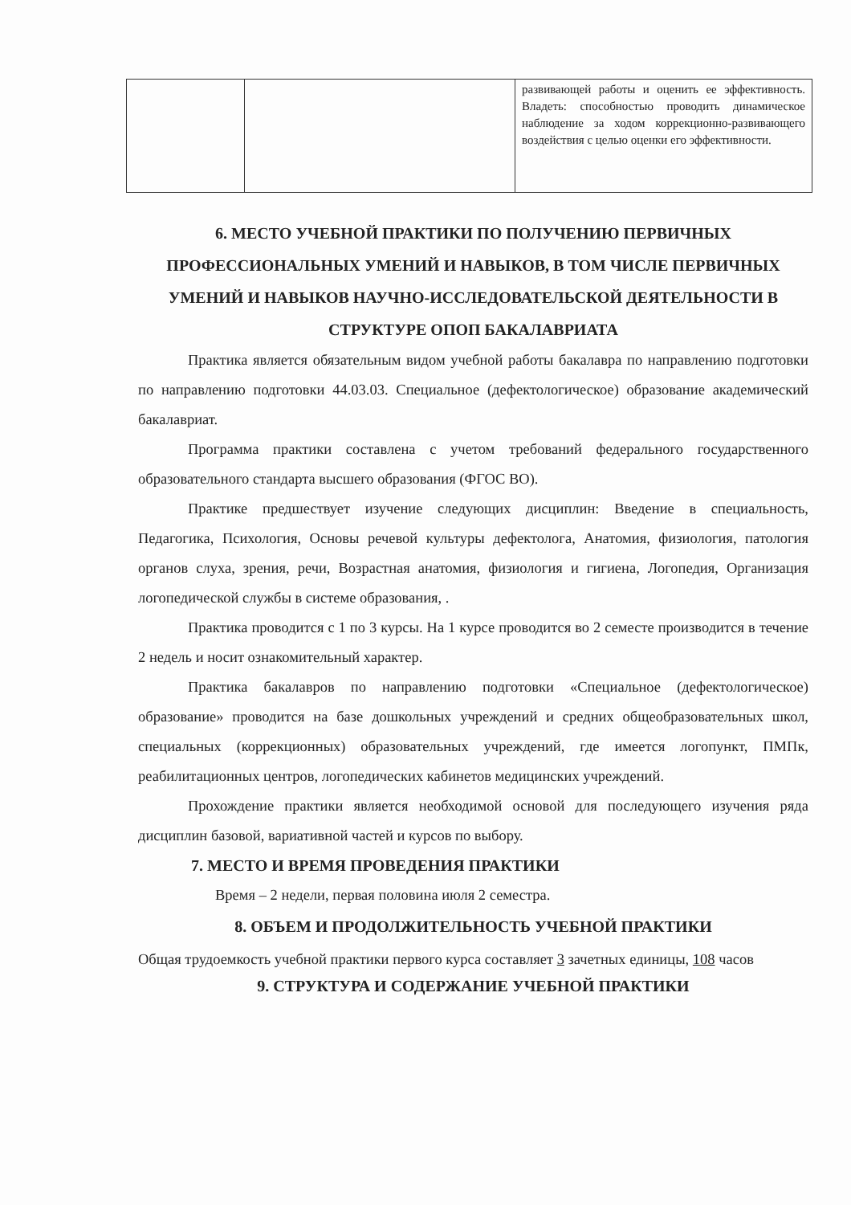| | | развивающей работы и оценить ее эффективность. Владеть: способностью проводить динамическое наблюдение за ходом коррекционно-развивающего воздействия с целью оценки его эффективности. |
6. МЕСТО УЧЕБНОЙ ПРАКТИКИ ПО ПОЛУЧЕНИЮ ПЕРВИЧНЫХ ПРОФЕССИОНАЛЬНЫХ УМЕНИЙ И НАВЫКОВ, В ТОМ ЧИСЛЕ ПЕРВИЧНЫХ УМЕНИЙ И НАВЫКОВ НАУЧНО-ИССЛЕДОВАТЕЛЬСКОЙ ДЕЯТЕЛЬНОСТИ В СТРУКТУРЕ ОПОП БАКАЛАВРИАТА
Практика является обязательным видом учебной работы бакалавра по направлению подготовки по направлению подготовки 44.03.03. Специальное (дефектологическое) образование академический бакалавриат.
Программа практики составлена с учетом требований федерального государственного образовательного стандарта высшего образования (ФГОС ВО).
Практике предшествует изучение следующих дисциплин: Введение в специальность, Педагогика, Психология, Основы речевой культуры дефектолога, Анатомия, физиология, патология органов слуха, зрения, речи, Возрастная анатомия, физиология и гигиена, Логопедия, Организация логопедической службы в системе образования, .
Практика проводится с 1 по 3 курсы. На 1 курсе проводится во 2 семесте производится в течение 2 недель и носит ознакомительный характер.
Практика бакалавров по направлению подготовки «Специальное (дефектологическое) образование» проводится на базе дошкольных учреждений и средних общеобразовательных школ, специальных (коррекционных) образовательных учреждений, где имеется логопункт, ПМПк, реабилитационных центров, логопедических кабинетов медицинских учреждений.
Прохождение практики является необходимой основой для последующего изучения ряда дисциплин базовой, вариативной частей и курсов по выбору.
7. МЕСТО И ВРЕМЯ ПРОВЕДЕНИЯ ПРАКТИКИ
Время – 2 недели, первая половина июля 2 семестра.
8. ОБЪЕМ И ПРОДОЛЖИТЕЛЬНОСТЬ УЧЕБНОЙ ПРАКТИКИ
Общая трудоемкость учебной практики первого курса составляет 3 зачетных единицы, 108 часов
9. СТРУКТУРА И СОДЕРЖАНИЕ УЧЕБНОЙ ПРАКТИКИ